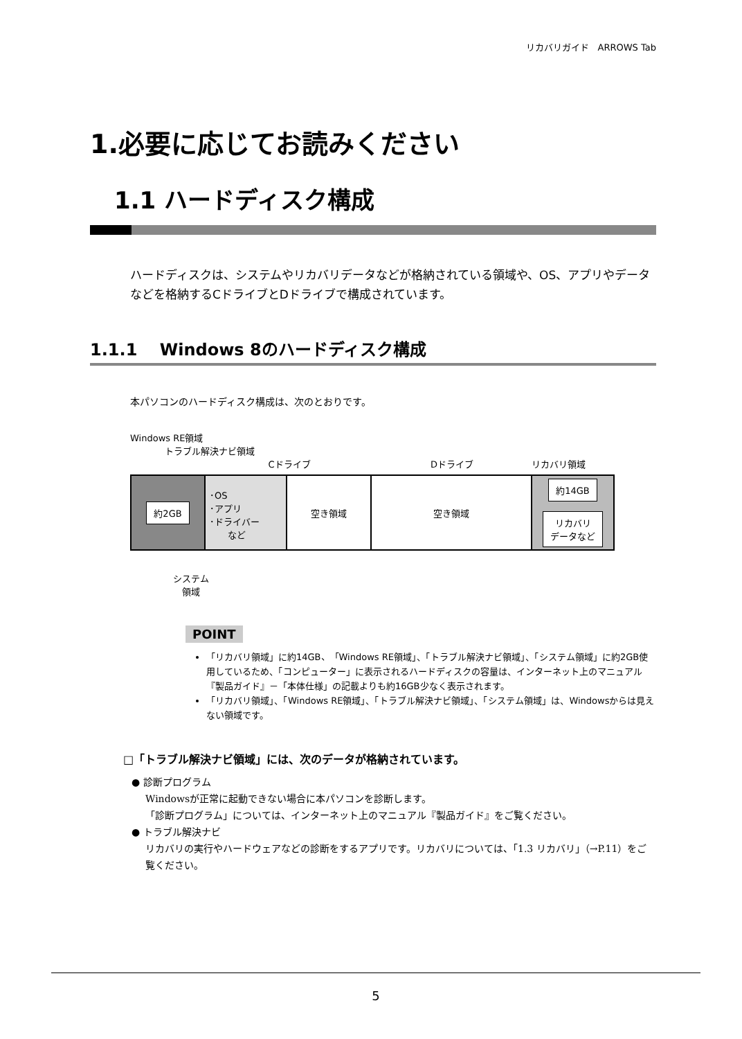リカバリガイド　ARROWS Tab
1.必要に応じてお読みください
1.1 ハードディスク構成
ハードディスクは、システムやリカバリデータなどが格納されている領域や、OS、アプリやデータなどを格納するCドライブとDドライブで構成されています。
1.1.1　 Windows 8のハードディスク構成
本パソコンのハードディスク構成は、次のとおりです。
Windows RE領域
トラブル解決ナビ領域
Cドライブ Dドライブ リカバリ領域
約2GB
･OS
･アプリ
･ドライバー
　　など
空き領域 空き領域
約14GB
リカバリ
データなど
システム
　領域
POINT
「リカバリ領域」に約14GB、「Windows RE領域」、「トラブル解決ナビ領域」、「システム領域」に約2GB使用しているため、「コンピューター」に表示されるハードディスクの容量は、インターネット上のマニュアル『製品ガイド』－「本体仕様」の記載よりも約16GB少なく表示されます。
「リカバリ領域」、「Windows RE領域」、「トラブル解決ナビ領域」、「システム領域」は、Windowsからは見えない領域です。
□「トラブル解決ナビ領域」には、次のデータが格納されています。
● 診断プログラム
Windowsが正常に起動できない場合に本パソコンを診断します。
「診断プログラム」については、インターネット上のマニュアル『製品ガイド』をご覧ください。
● トラブル解決ナビ
リカバリの実行やハードウェアなどの診断をするアプリです。リカバリについては、「1.3 リカバリ」（→P.11）をご覧ください。
5